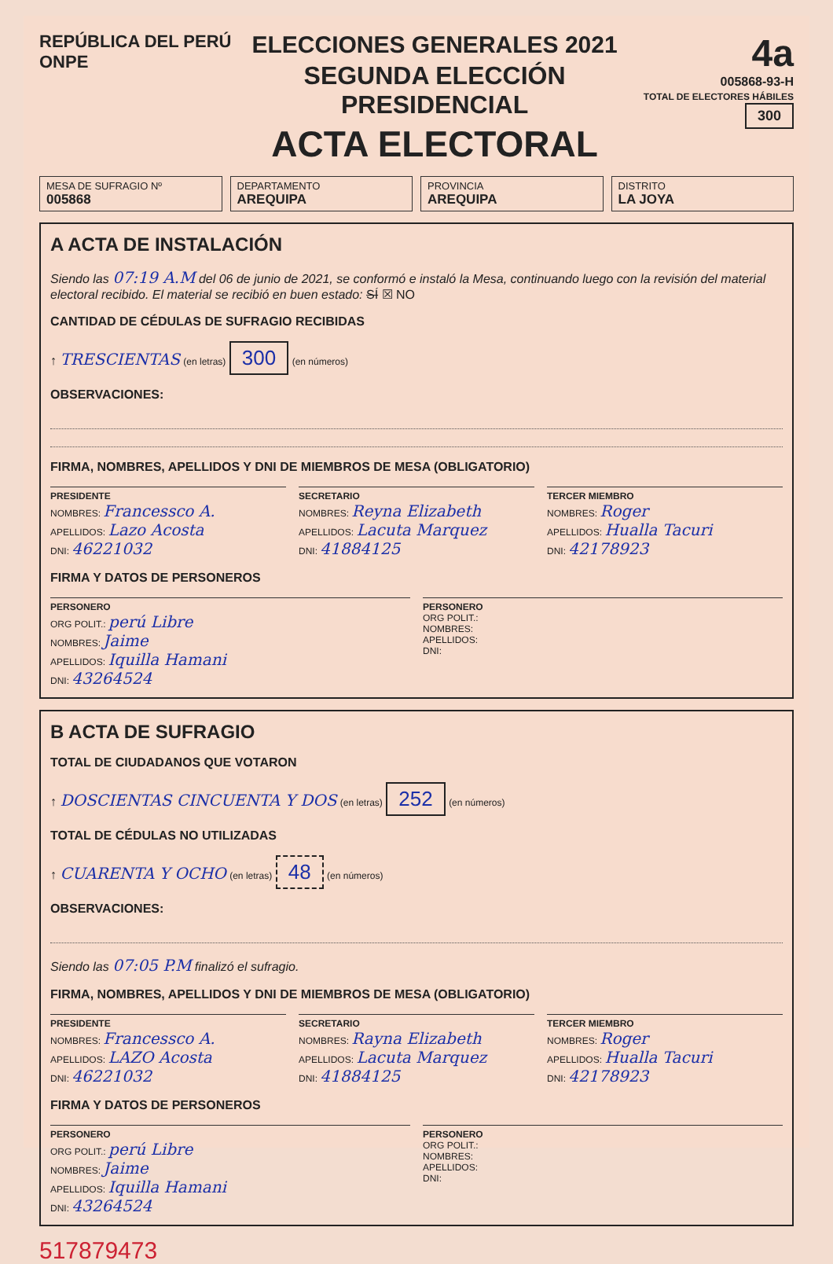REPÚBLICA DEL PERÚ ONPE
ELECCIONES GENERALES 2021
SEGUNDA ELECCIÓN PRESIDENCIAL
ACTA ELECTORAL
4a
005868-93-H
TOTAL DE ELECTORES HÁBILES 300
MESA DE SUFRAGIO Nº
005868
DEPARTAMENTO
AREQUIPA
PROVINCIA
AREQUIPA
DISTRITO
LA JOYA
A ACTA DE INSTALACIÓN
Siendo las 07:19 A.M del 06 de junio de 2021, se conformó e instaló la Mesa, continuando luego con la revisión del material electoral recibido. El material se recibió en buen estado: SÍ ☒ NO
CANTIDAD DE CÉDULAS DE SUFRAGIO RECIBIDAS
↑ TRESCIENTAS (en letras) 300 (en números)
OBSERVACIONES:
FIRMA, NOMBRES, APELLIDOS Y DNI DE MIEMBROS DE MESA (OBLIGATORIO)
PRESIDENTE
NOMBRES: Francessco A.
APELLIDOS: Lazo Acosta
DNI: 46221032
SECRETARIO
NOMBRES: Reyna Elizabeth
APELLIDOS: Lacuta Marquez
DNI: 41884125
TERCER MIEMBRO
NOMBRES: Roger
APELLIDOS: Huallа Tacuri
DNI: 42178923
FIRMA Y DATOS DE PERSONEROS
PERSONERO
ORG POLIT.: perú Libre
NOMBRES: Jaime
APELLIDOS: Iquilla Hamani
DNI: 43264524
PERSONERO
ORG POLIT.:
NOMBRES:
APELLIDOS:
DNI:
B ACTA DE SUFRAGIO
TOTAL DE CIUDADANOS QUE VOTARON
↑ DOSCIENTAS CINCUENTA Y DOS (en letras) 252 (en números)
TOTAL DE CÉDULAS NO UTILIZADAS
↑ CUARENTA Y OCHO (en letras) 48 (en números)
OBSERVACIONES:
Siendo las 07:05 P.M finalizó el sufragio.
FIRMA, NOMBRES, APELLIDOS Y DNI DE MIEMBROS DE MESA (OBLIGATORIO)
PRESIDENTE
NOMBRES: Francessco A.
APELLIDOS: LAZO Acosta
DNI: 46221032
SECRETARIO
NOMBRES: Rayna Elizabeth
APELLIDOS: Lacuta Marquez
DNI: 41884125
TERCER MIEMBRO
NOMBRES: Roger
APELLIDOS: Hualla Tacuri
DNI: 42178923
FIRMA Y DATOS DE PERSONEROS
PERSONERO
ORG POLIT.: perú Libre
NOMBRES: Jaime
APELLIDOS: Iquilla Hamani
DNI: 43264524
PERSONERO
ORG POLIT.:
NOMBRES:
APELLIDOS:
DNI:
517879473